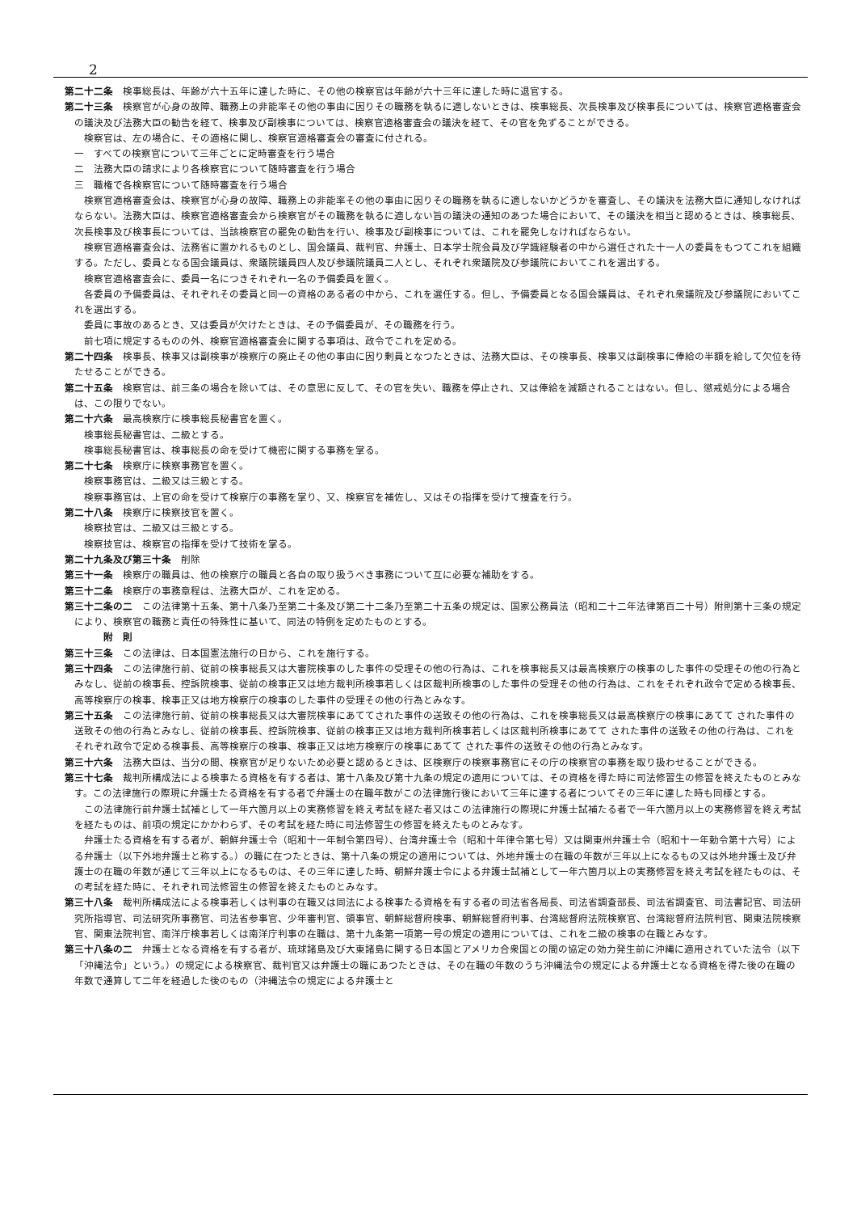2
第二十二条　検事総長は、年齢が六十五年に達した時に、その他の検察官は年齢が六十三年に達した時に退官する。
第二十三条　検察官が心身の故障、職務上の非能率その他の事由に因りその職務を執るに適しないときは、検事総長、次長検事及び検事長については、検察官適格審査会の議決及び法務大臣の勧告を経て、検事及び副検事については、検察官適格審査会の議決を経て、その官を免ずることができる。
検察官は、左の場合に、その適格に関し、検察官適格審査会の審査に付される。
一　すべての検察官について三年ごとに定時審査を行う場合
二　法務大臣の請求により各検察官について随時審査を行う場合
三　職権で各検察官について随時審査を行う場合
検察官適格審査会は、検察官が心身の故障、職務上の非能率その他の事由に因りその職務を執るに適しないかどうかを審査し、その議決を法務大臣に通知しなければならない。法務大臣は、検察官適格審査会から検察官がその職務を執るに適しない旨の議決の通知のあつた場合において、その議決を相当と認めるときは、検事総長、次長検事及び検事長については、当該検察官の罷免の勧告を行い、検事及び副検事については、これを罷免しなければならない。
検察官適格審査会は、法務省に置かれるものとし、国会議員、裁判官、弁護士、日本学士院会員及び学識経験者の中から選任された十一人の委員をもつてこれを組織する。ただし、委員となる国会議員は、衆議院議員四人及び参議院議員二人とし、それぞれ衆議院及び参議院においてこれを選出する。
検察官適格審査会に、委員一名につきそれぞれ一名の予備委員を置く。
各委員の予備委員は、それぞれその委員と同一の資格のある者の中から、これを選任する。但し、予備委員となる国会議員は、それぞれ衆議院及び参議院においてこれを選出する。
委員に事故のあるとき、又は委員が欠けたときは、その予備委員が、その職務を行う。
前七項に規定するものの外、検察官適格審査会に関する事項は、政令でこれを定める。
第二十四条　検事長、検事又は副検事が検察庁の廃止その他の事由に因り剰員となつたときは、法務大臣は、その検事長、検事又は副検事に俸給の半額を給して欠位を待たせることができる。
第二十五条　検察官は、前三条の場合を除いては、その意思に反して、その官を失い、職務を停止され、又は俸給を減額されることはない。但し、懲戒処分による場合は、この限りでない。
第二十六条　最高検察庁に検事総長秘書官を置く。
検事総長秘書官は、二級とする。
検事総長秘書官は、検事総長の命を受けて機密に関する事務を掌る。
第二十七条　検察庁に検察事務官を置く。
検察事務官は、二級又は三級とする。
検察事務官は、上官の命を受けて検察庁の事務を掌り、又、検察官を補佐し、又はその指揮を受けて捜査を行う。
第二十八条　検察庁に検察技官を置く。
検察技官は、二級又は三級とする。
検察技官は、検察官の指揮を受けて技術を掌る。
第二十九条及び第三十条　削除
第三十一条　検察庁の職員は、他の検察庁の職員と各自の取り扱うべき事務について互に必要な補助をする。
第三十二条　検察庁の事務章程は、法務大臣が、これを定める。
第三十二条の二　この法律第十五条、第十八条乃至第二十条及び第二十二条乃至第二十五条の規定は、国家公務員法（昭和二十二年法律第百二十号）附則第十三条の規定により、検察官の職務と責任の特殊性に基いて、同法の特例を定めたものとする。
附　則
第三十三条　この法律は、日本国憲法施行の日から、これを施行する。
第三十四条　この法律施行前、従前の検事総長又は大審院検事のした事件の受理その他の行為は、これを検事総長又は最高検察庁の検事のした事件の受理その他の行為とみなし、従前の検事長、控訴院検事、従前の検事正又は地方裁判所検事若しくは区裁判所検事のした事件の受理その他の行為は、これをそれぞれ政令で定める検事長、高等検察庁の検事、検事正又は地方検察庁の検事のした事件の受理その他の行為とみなす。
第三十五条　この法律施行前、従前の検事総長又は大審院検事にあててされた事件の送致その他の行為は、これを検事総長又は最高検察庁の検事にあてて された事件の送致その他の行為とみなし、従前の検事長、控訴院検事、従前の検事正又は地方裁判所検事若しくは区裁判所検事にあてて された事件の送致その他の行為は、これをそれぞれ政令で定める検事長、高等検察庁の検事、検事正又は地方検察庁の検事にあてて された事件の送致その他の行為とみなす。
第三十六条　法務大臣は、当分の間、検察官が足りないため必要と認めるときは、区検察庁の検察事務官にその庁の検察官の事務を取り扱わせることができる。
第三十七条　裁判所構成法による検事たる資格を有する者は、第十八条及び第十九条の規定の適用については、その資格を得た時に司法修習生の修習を終えたものとみなす。この法律施行の際現に弁護士たる資格を有する者で弁護士の在職年数がこの法律施行後において三年に達する者についてその三年に達した時も同様とする。
この法律施行前弁護士試補として一年六箇月以上の実務修習を終え考試を経た者又はこの法律施行の際現に弁護士試補たる者で一年六箇月以上の実務修習を終え考試を経たものは、前項の規定にかかわらず、その考試を経た時に司法修習生の修習を終えたものとみなす。
弁護士たる資格を有する者が、朝鮮弁護士令（昭和十一年制令第四号）、台湾弁護士令（昭和十年律令第七号）又は関東州弁護士令（昭和十一年勅令第十六号）による弁護士（以下外地弁護士と称する。）の職に在つたときは、第十八条の規定の適用については、外地弁護士の在職の年数が三年以上になるもの又は外地弁護士及び弁護士の在職の年数が通じて三年以上になるものは、その三年に達した時、朝鮮弁護士令による弁護士試補として一年六箇月以上の実務修習を終え考試を経たものは、その考試を経た時に、それぞれ司法修習生の修習を終えたものとみなす。
第三十八条　裁判所構成法による検事若しくは判事の在職又は同法による検事たる資格を有する者の司法省各局長、司法省調査部長、司法省調査官、司法書記官、司法研究所指導官、司法研究所事務官、司法省参事官、少年審判官、領事官、朝鮮総督府検事、朝鮮総督府判事、台湾総督府法院検察官、台湾総督府法院判官、関東法院検察官、関東法院判官、南洋庁検事若しくは南洋庁判事の在職は、第十九条第一項第一号の規定の適用については、これを二級の検事の在職とみなす。
第三十八条の二　弁護士となる資格を有する者が、琉球諸島及び大東諸島に関する日本国とアメリカ合衆国との間の協定の効力発生前に沖縄に適用されていた法令（以下「沖縄法令」という。）の規定による検察官、裁判官又は弁護士の職にあつたときは、その在職の年数のうち沖縄法令の規定による弁護士となる資格を得た後の在職の年数で通算して二年を経過した後のもの（沖縄法令の規定による弁護士と